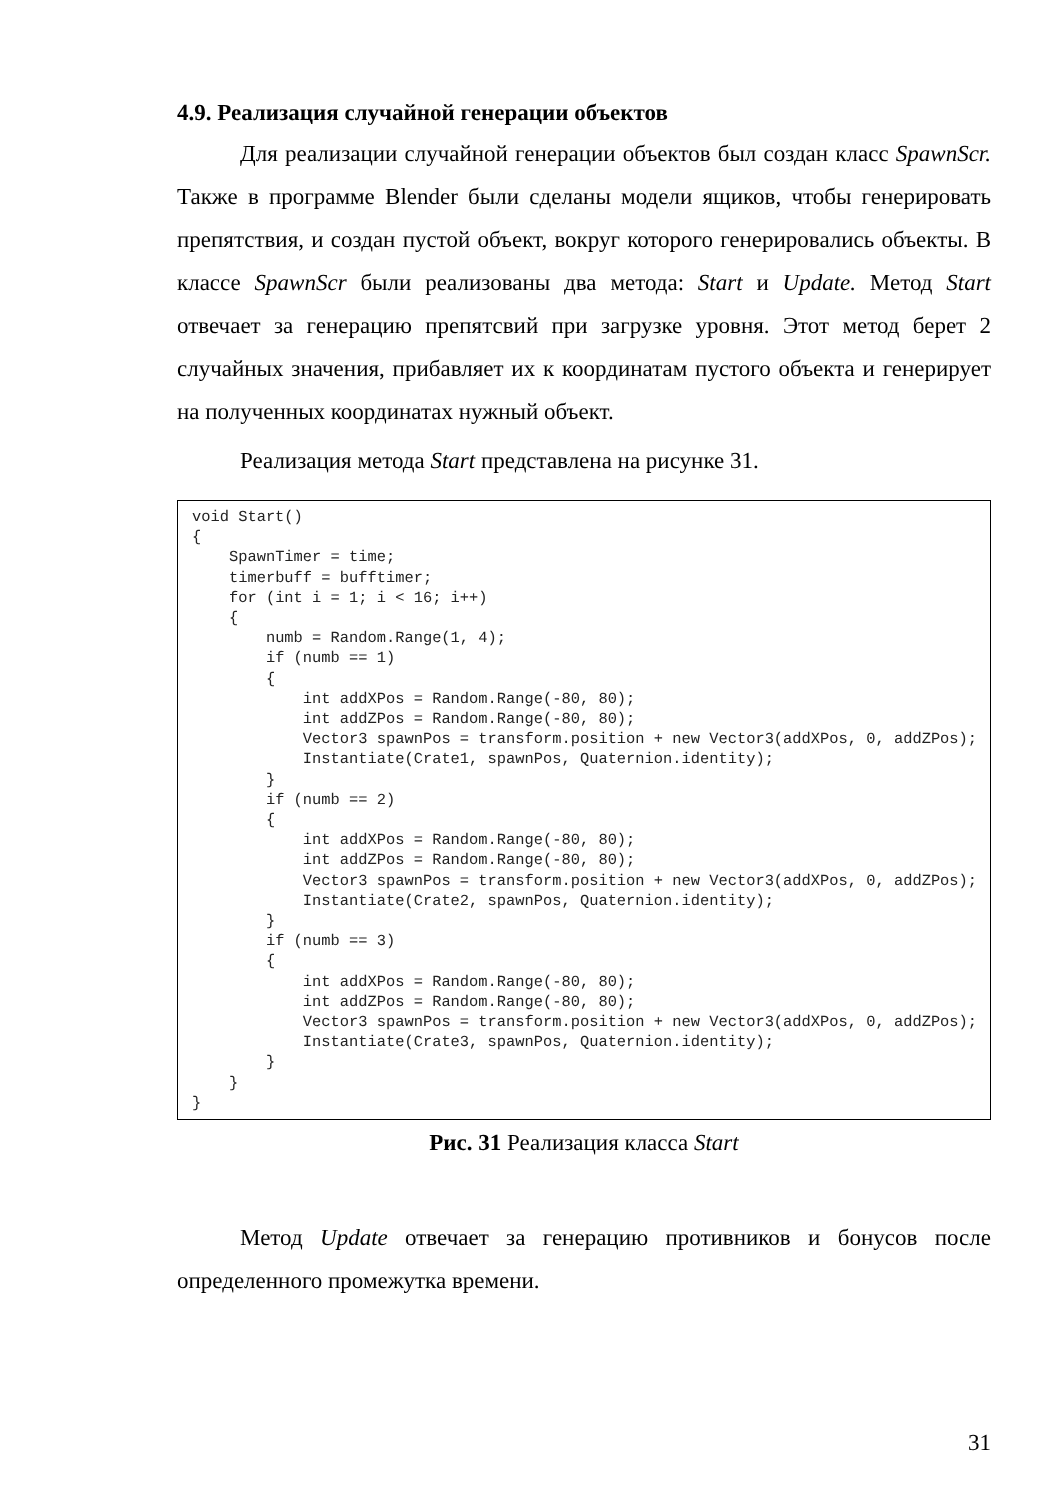4.9. Реализация случайной генерации объектов
Для реализации случайной генерации объектов был создан класс SpawnScr. Также в программе Blender были сделаны модели ящиков, чтобы генерировать препятствия, и создан пустой объект, вокруг которого генерировались объекты. В классе SpawnScr были реализованы два метода: Start и Update. Метод Start отвечает за генерацию препятсвий при загрузке уровня. Этот метод берет 2 случайных значения, прибавляет их к координатам пустого объекта и генерирует на полученных координатах нужный объект.
Реализация метода Start представлена на рисунке 31.
void Start()
{
    SpawnTimer = time;
    timerbuff = bufftimer;
    for (int i = 1; i < 16; i++)
    {
        numb = Random.Range(1, 4);
        if (numb == 1)
        {
            int addXPos = Random.Range(-80, 80);
            int addZPos = Random.Range(-80, 80);
            Vector3 spawnPos = transform.position + new Vector3(addXPos, 0, addZPos);
            Instantiate(Crate1, spawnPos, Quaternion.identity);
        }
        if (numb == 2)
        {
            int addXPos = Random.Range(-80, 80);
            int addZPos = Random.Range(-80, 80);
            Vector3 spawnPos = transform.position + new Vector3(addXPos, 0, addZPos);
            Instantiate(Crate2, spawnPos, Quaternion.identity);
        }
        if (numb == 3)
        {
            int addXPos = Random.Range(-80, 80);
            int addZPos = Random.Range(-80, 80);
            Vector3 spawnPos = transform.position + new Vector3(addXPos, 0, addZPos);
            Instantiate(Crate3, spawnPos, Quaternion.identity);
        }
    }
}
Рис. 31 Реализация класса Start
Метод Update отвечает за генерацию противников и бонусов после определенного промежутка времени.
31